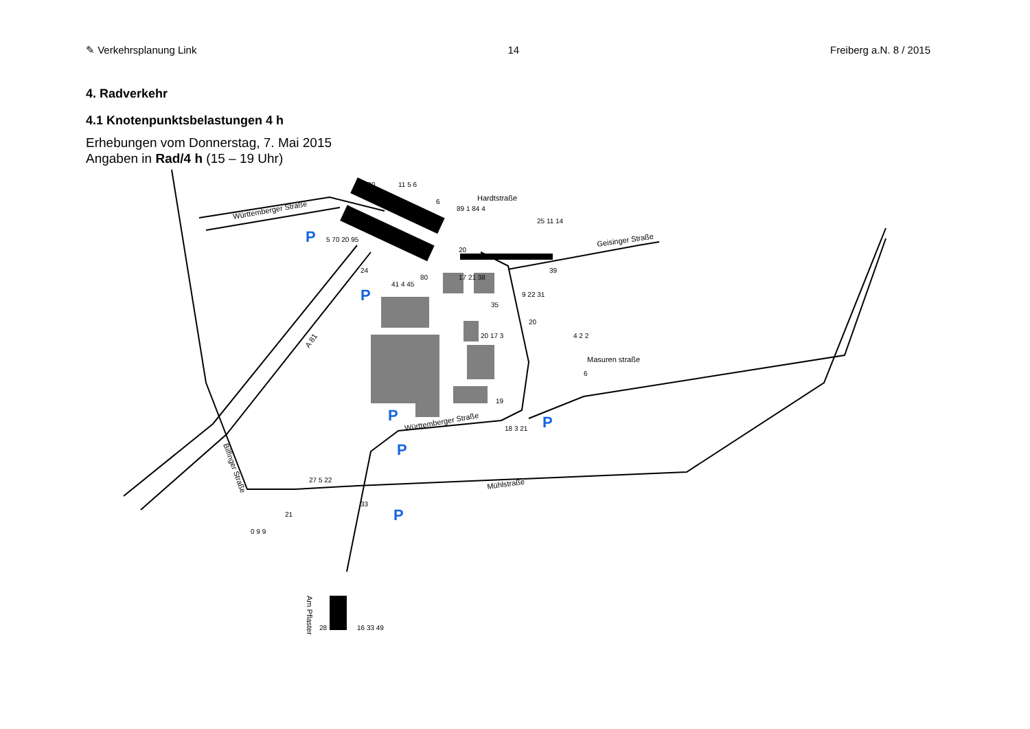✎ Verkehrsplanung Link 14 Freiberg a.N. 8 / 2015
4. Radverkehr
4.1 Knotenpunktsbelastungen 4 h
Erhebungen vom Donnerstag, 7. Mai 2015
Angaben in Rad/4 h (15 – 19 Uhr)
P
P
P
P
P
P
Württemberger Straße
Hardtstraße
Geisinger Straße
Masuren straße
Württemberger Straße
Mühlstraße
Bilfinger Straße
A 81
Am Pflaster
130
11 5 6
6
89 1 84 4
25 11 14
20
39
5 70 20 95
24
41 4 45
80
17 21 38
35
9 22 31
20
20 17 3
4 2 2
6
19
18 3 21
27 5 22
21
33
0 9 9
28
16 33 49